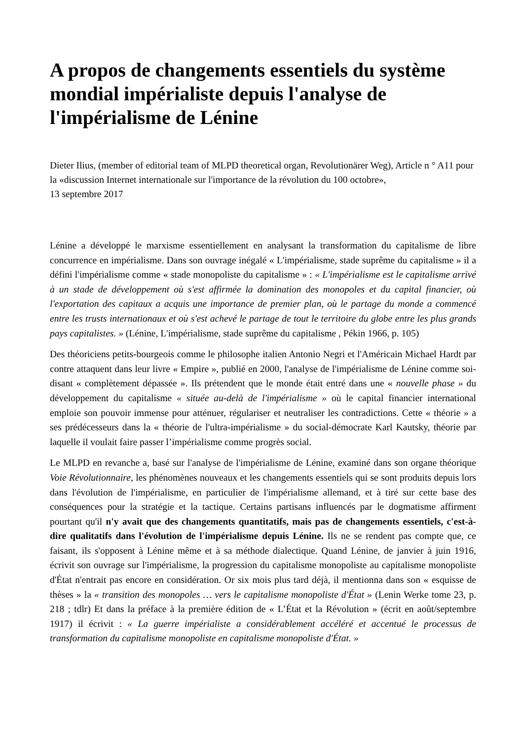A propos de changements essentiels du système mondial impérialiste depuis l'analyse de l'impérialisme de Lénine
Dieter Ilius, (member of editorial team of MLPD theoretical organ, Revolutionärer Weg), Article n ° A11 pour la «discussion Internet internationale sur l'importance de la révolution du 100 octobre»,
13 septembre 2017
Lénine a développé le marxisme essentiellement en analysant la transformation du capitalisme de libre concurrence en impérialisme. Dans son ouvrage inégalé « L'impérialisme, stade suprême du capitalisme » il a défini l'impérialisme comme « stade monopoliste du capitalisme » : « L'impérialisme est le capitalisme arrivé à un stade de développement où s'est affirmée la domination des monopoles et du capital financier, où l'exportation des capitaux a acquis une importance de premier plan, où le partage du monde a commencé entre les trusts internationaux et où s'est achevé le partage de tout le territoire du globe entre les plus grands pays capitalistes. » (Lénine, L'impérialisme, stade suprême du capitalisme , Pékin 1966, p. 105)
Des théoriciens petits-bourgeois comme le philosophe italien Antonio Negri et l'Américain Michael Hardt par contre attaquent dans leur livre « Empire », publié en 2000, l'analyse de l'impérialisme de Lénine comme soi-disant « complètement dépassée ». Ils prétendent que le monde était entré dans une « nouvelle phase » du développement du capitalisme « située au-delà de l'impérialisme » où le capital financier international emploie son pouvoir immense pour atténuer, régulariser et neutraliser les contradictions. Cette « théorie » a ses prédécesseurs dans la « théorie de l'ultra-impérialisme » du social-démocrate Karl Kautsky, théorie par laquelle il voulait faire passer l’impérialisme comme progrès social.
Le MLPD en revanche a, basé sur l'analyse de l'impérialisme de Lénine, examiné dans son organe théorique Voie Révolutionnaire, les phénomènes nouveaux et les changements essentiels qui se sont produits depuis lors dans l'évolution de l'impérialisme, en particulier de l'impérialisme allemand, et à tiré sur cette base des conséquences pour la stratégie et la tactique. Certains partisans influencés par le dogmatisme affirment pourtant qu'il n'y avait que des changements quantitatifs, mais pas de changements essentiels, c'est-à-dire qualitatifs dans l'évolution de l'impérialisme depuis Lénine. Ils ne se rendent pas compte que, ce faisant, ils s'opposent à Lénine même et à sa méthode dialectique. Quand Lénine, de janvier à juin 1916, écrivit son ouvrage sur l'impérialisme, la progression du capitalisme monopoliste au capitalisme monopoliste d'État n'entrait pas encore en considération. Or six mois plus tard déjà, il mentionna dans son « esquisse de thèses » la « transition des monopoles … vers le capitalisme monopoliste d'État » (Lenin Werke tome 23, p. 218 ; tdlr) Et dans la préface à la première édition de « L’État et la Révolution » (écrit en août/septembre 1917) il écrivit : « La guerre impérialiste a considérablement accéléré et accentué le processus de transformation du capitalisme monopoliste en capitalisme monopoliste d'État. »